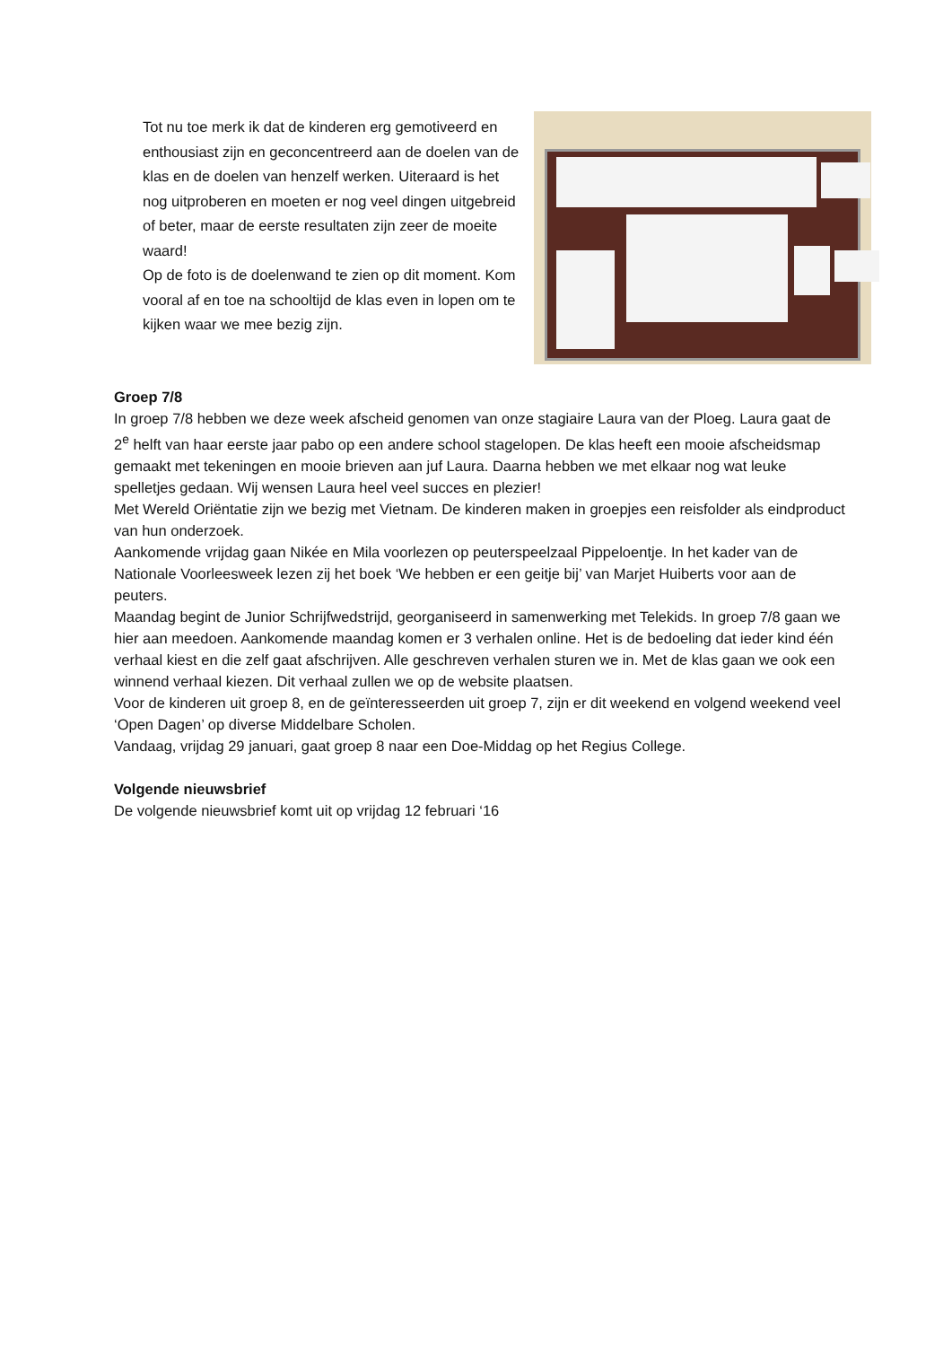Tot nu toe merk ik dat de kinderen erg gemotiveerd en enthousiast zijn en geconcentreerd aan de doelen van de klas en de doelen van henzelf werken. Uiteraard is het nog uitproberen en moeten er nog veel dingen uitgebreid of beter, maar de eerste resultaten zijn zeer de moeite waard!
Op de foto is de doelenwand te zien op dit moment. Kom vooral af en toe na schooltijd de klas even in lopen om te kijken waar we mee bezig zijn.
Groep 7/8
In groep 7/8 hebben we deze week afscheid genomen van onze stagiaire Laura van der Ploeg. Laura gaat de 2<sup>e</sup> helft van haar eerste jaar pabo op een andere school stagelopen. De klas heeft een mooie afscheidsmap gemaakt met tekeningen en mooie brieven aan juf Laura. Daarna hebben we met elkaar nog wat leuke spelletjes gedaan. Wij wensen Laura heel veel succes en plezier!
Met Wereld Oriëntatie zijn we bezig met Vietnam. De kinderen maken in groepjes een reisfolder als eindproduct van hun onderzoek.
Aankomende vrijdag gaan Nikée en Mila voorlezen op peuterspeelzaal Pippeloentje. In het kader van de Nationale Voorleesweek lezen zij het boek ‘We hebben er een geitje bij’ van Marjet Huiberts voor aan de peuters.
Maandag begint de Junior Schrijfwedstrijd, georganiseerd in samenwerking met Telekids. In groep 7/8 gaan we hier aan meedoen. Aankomende maandag komen er 3 verhalen online. Het is de bedoeling dat ieder kind één verhaal kiest en die zelf gaat afschrijven. Alle geschreven verhalen sturen we in. Met de klas gaan we ook een winnend verhaal kiezen. Dit verhaal zullen we op de website plaatsen.
Voor de kinderen uit groep 8, en de geïnteresseerden uit groep 7, zijn er dit weekend en volgend weekend veel ‘Open Dagen’ op diverse Middelbare Scholen.
Vandaag, vrijdag 29 januari, gaat groep 8 naar een Doe-Middag op het Regius College.
Volgende nieuwsbrief
De volgende nieuwsbrief komt uit op vrijdag 12 februari ‘16